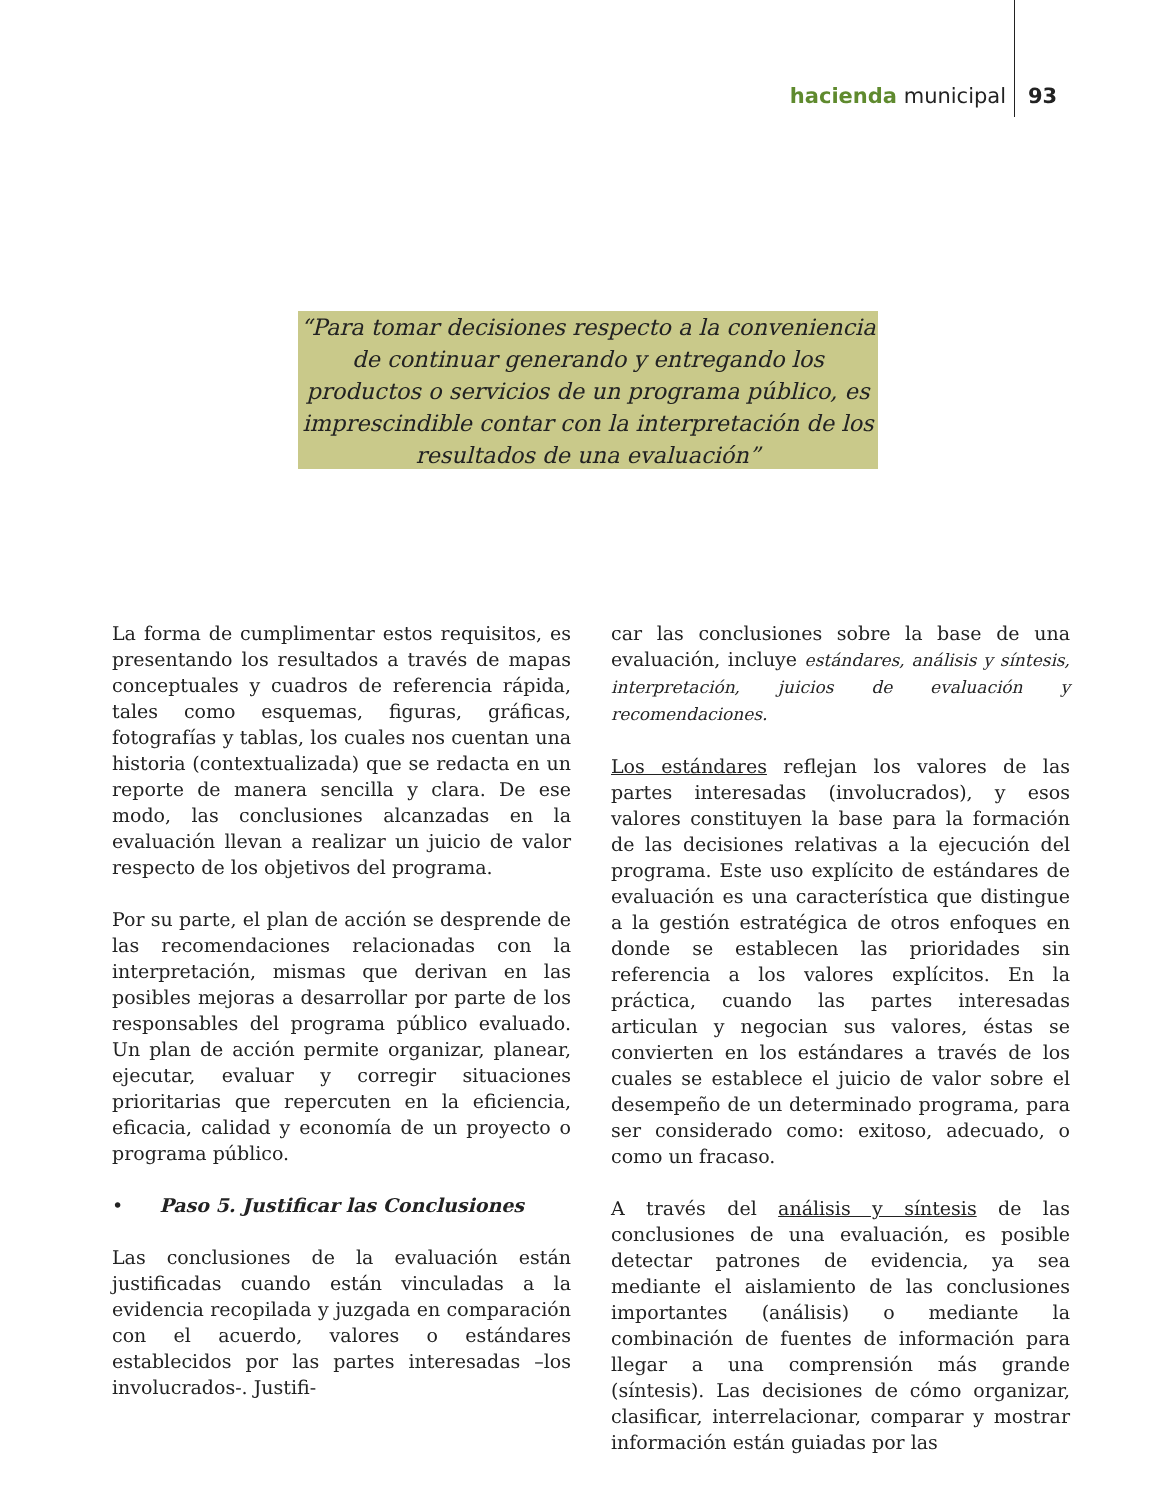hacienda municipal 93
“Para tomar decisiones respecto a la conveniencia de continuar generando y entregando los productos o servicios de un programa público, es imprescindible contar con la interpretación de los resultados de una evaluación”
La forma de cumplimentar estos requisitos, es presentando los resultados a través de mapas conceptuales y cuadros de referencia rápida, tales como esquemas, figuras, gráficas, fotografías y tablas, los cuales nos cuentan una historia (contextualizada) que se redacta en un reporte de manera sencilla y clara. De ese modo, las conclusiones alcanzadas en la evaluación llevan a realizar un juicio de valor respecto de los objetivos del programa.
Por su parte, el plan de acción se desprende de las recomendaciones relacionadas con la interpretación, mismas que derivan en las posibles mejoras a desarrollar por parte de los responsables del programa público evaluado. Un plan de acción permite organizar, planear, ejecutar, evaluar y corregir situaciones prioritarias que repercuten en la eficiencia, eficacia, calidad y economía de un proyecto o programa público.
• Paso 5. Justificar las Conclusiones
Las conclusiones de la evaluación están justificadas cuando están vinculadas a la evidencia recopilada y juzgada en comparación con el acuerdo, valores o estándares establecidos por las partes interesadas –los involucrados-. Justifi-
car las conclusiones sobre la base de una evaluación, incluye estándares, análisis y síntesis, interpretación, juicios de evaluación y recomendaciones.
Los estándares reflejan los valores de las partes interesadas (involucrados), y esos valores constituyen la base para la formación de las decisiones relativas a la ejecución del programa. Este uso explícito de estándares de evaluación es una característica que distingue a la gestión estratégica de otros enfoques en donde se establecen las prioridades sin referencia a los valores explícitos. En la práctica, cuando las partes interesadas articulan y negocian sus valores, éstas se convierten en los estándares a través de los cuales se establece el juicio de valor sobre el desempeño de un determinado programa, para ser considerado como: exitoso, adecuado, o como un fracaso.
A través del análisis y síntesis de las conclusiones de una evaluación, es posible detectar patrones de evidencia, ya sea mediante el aislamiento de las conclusiones importantes (análisis) o mediante la combinación de fuentes de información para llegar a una comprensión más grande (síntesis). Las decisiones de cómo organizar, clasificar, interrelacionar, comparar y mostrar información están guiadas por las